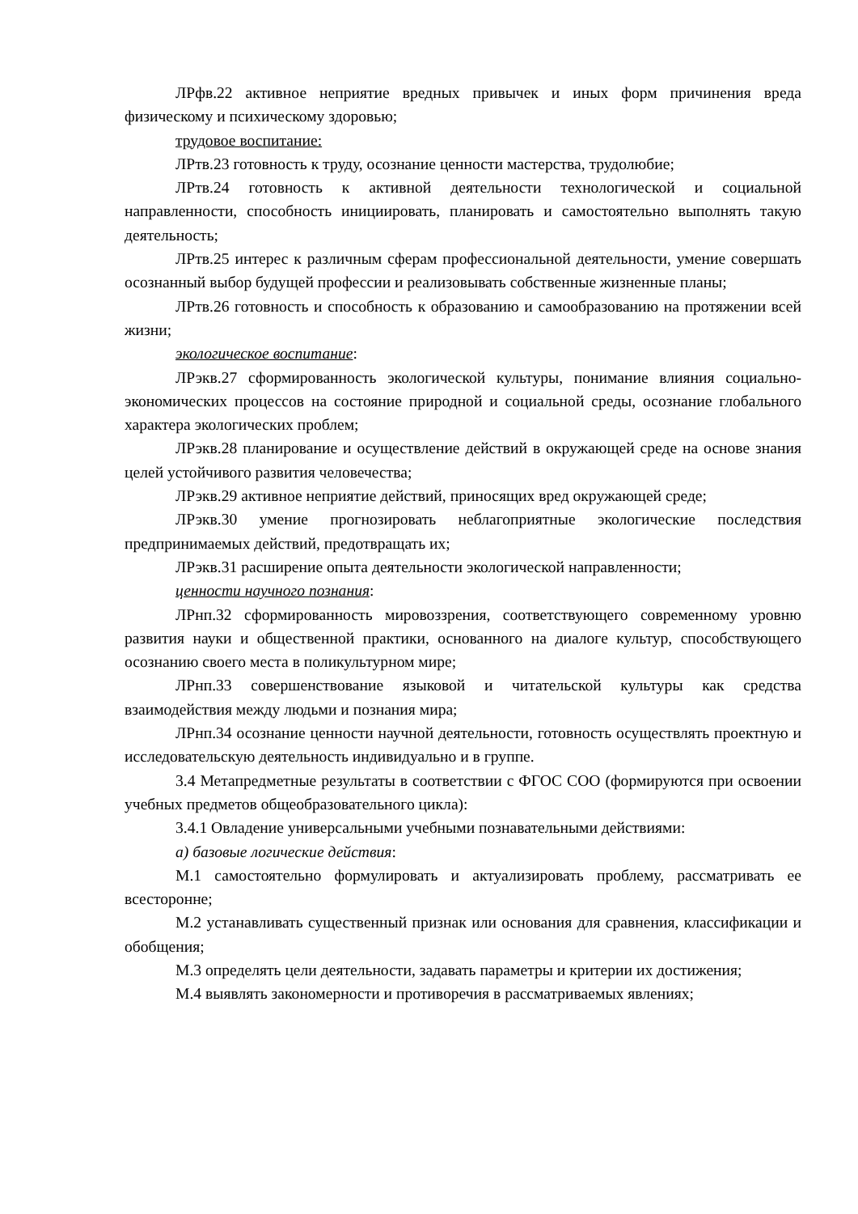ЛРфв.22 активное неприятие вредных привычек и иных форм причинения вреда физическому и психическому здоровью;
трудовое воспитание:
ЛРтв.23 готовность к труду, осознание ценности мастерства, трудолюбие;
ЛРтв.24 готовность к активной деятельности технологической и социальной направленности, способность инициировать, планировать и самостоятельно выполнять такую деятельность;
ЛРтв.25 интерес к различным сферам профессиональной деятельности, умение совершать осознанный выбор будущей профессии и реализовывать собственные жизненные планы;
ЛРтв.26 готовность и способность к образованию и самообразованию на протяжении всей жизни;
экологическое воспитание:
ЛРэкв.27 сформированность экологической культуры, понимание влияния социально-экономических процессов на состояние природной и социальной среды, осознание глобального характера экологических проблем;
ЛРэкв.28 планирование и осуществление действий в окружающей среде на основе знания целей устойчивого развития человечества;
ЛРэкв.29 активное неприятие действий, приносящих вред окружающей среде;
ЛРэкв.30 умение прогнозировать неблагоприятные экологические последствия предпринимаемых действий, предотвращать их;
ЛРэкв.31 расширение опыта деятельности экологической направленности;
ценности научного познания:
ЛРнп.32 сформированность мировоззрения, соответствующего современному уровню развития науки и общественной практики, основанного на диалоге культур, способствующего осознанию своего места в поликультурном мире;
ЛРнп.33 совершенствование языковой и читательской культуры как средства взаимодействия между людьми и познания мира;
ЛРнп.34 осознание ценности научной деятельности, готовность осуществлять проектную и исследовательскую деятельность индивидуально и в группе.
3.4 Метапредметные результаты в соответствии с ФГОС СОО (формируются при освоении учебных предметов общеобразовательного цикла):
3.4.1 Овладение универсальными учебными познавательными действиями:
а) базовые логические действия:
М.1 самостоятельно формулировать и актуализировать проблему, рассматривать ее всесторонне;
М.2 устанавливать существенный признак или основания для сравнения, классификации и обобщения;
М.3 определять цели деятельности, задавать параметры и критерии их достижения;
М.4 выявлять закономерности и противоречия в рассматриваемых явлениях;